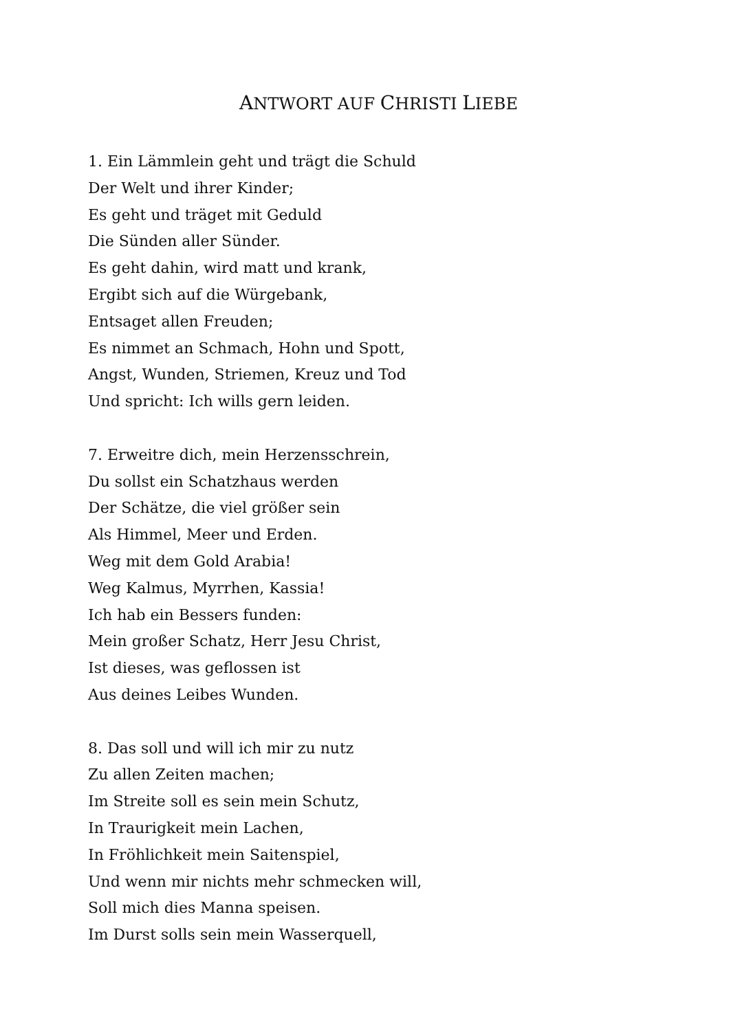ANTWORT AUF CHRISTI LIEBE
1. Ein Lämmlein geht und trägt die Schuld
Der Welt und ihrer Kinder;
Es geht und träget mit Geduld
Die Sünden aller Sünder.
Es geht dahin, wird matt und krank,
Ergibt sich auf die Würgebank,
Entsaget allen Freuden;
Es nimmet an Schmach, Hohn und Spott,
Angst, Wunden, Striemen, Kreuz und Tod
Und spricht: Ich wills gern leiden.
7. Erweitre dich, mein Herzensschrein,
Du sollst ein Schatzhaus werden
Der Schätze, die viel größer sein
Als Himmel, Meer und Erden.
Weg mit dem Gold Arabia!
Weg Kalmus, Myrrhen, Kassia!
Ich hab ein Bessers funden:
Mein großer Schatz, Herr Jesu Christ,
Ist dieses, was geflossen ist
Aus deines Leibes Wunden.
8. Das soll und will ich mir zu nutz
Zu allen Zeiten machen;
Im Streite soll es sein mein Schutz,
In Traurigkeit mein Lachen,
In Fröhlichkeit mein Saitenspiel,
Und wenn mir nichts mehr schmecken will,
Soll mich dies Manna speisen.
Im Durst solls sein mein Wasserquell,